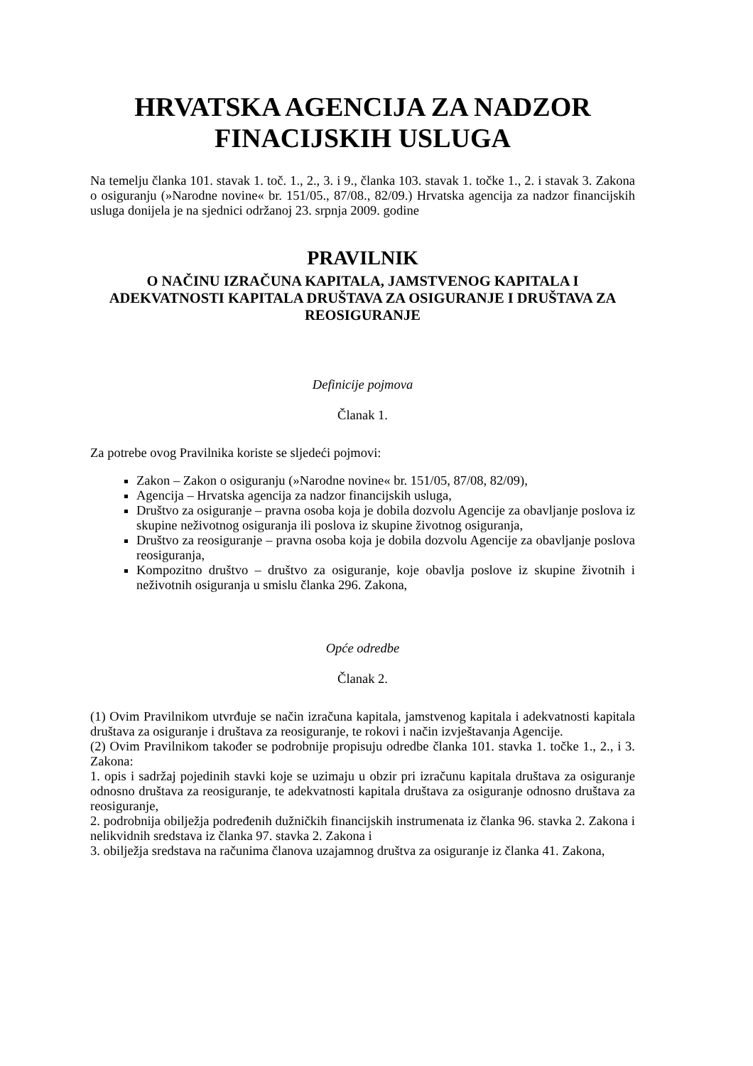HRVATSKA AGENCIJA ZA NADZOR
FINACIJSKIH USLUGA
Na temelju članka 101. stavak 1. toč. 1., 2., 3. i 9., članka 103. stavak 1. točke 1., 2. i stavak 3. Zakona o osiguranju (»Narodne novine« br. 151/05., 87/08., 82/09.) Hrvatska agencija za nadzor financijskih usluga donijela je na sjednici održanoj 23. srpnja 2009. godine
PRAVILNIK
O NAČINU IZRAČUNA KAPITALA, JAMSTVENOG KAPITALA I ADEKVATNOSTI KAPITALA DRUŠTAVA ZA OSIGURANJE I DRUŠTAVA ZA REOSIGURANJE
Definicije pojmova
Članak 1.
Za potrebe ovog Pravilnika koriste se sljedeći pojmovi:
Zakon – Zakon o osiguranju (»Narodne novine« br. 151/05, 87/08, 82/09),
Agencija – Hrvatska agencija za nadzor financijskih usluga,
Društvo za osiguranje – pravna osoba koja je dobila dozvolu Agencije za obavljanje poslova iz skupine neživotnog osiguranja ili poslova iz skupine životnog osiguranja,
Društvo za reosiguranje – pravna osoba koja je dobila dozvolu Agencije za obavljanje poslova reosiguranja,
Kompozitno društvo – društvo za osiguranje, koje obavlja poslove iz skupine životnih i neživotnih osiguranja u smislu članka 296. Zakona,
Opće odredbe
Članak 2.
(1) Ovim Pravilnikom utvrđuje se način izračuna kapitala, jamstvenog kapitala i adekvatnosti kapitala društava za osiguranje i društava za reosiguranje, te rokovi i način izvještavanja Agencije.
(2) Ovim Pravilnikom također se podrobnije propisuju odredbe članka 101. stavka 1. točke 1., 2., i 3. Zakona:
1. opis i sadržaj pojedinih stavki koje se uzimaju u obzir pri izračunu kapitala društava za osiguranje odnosno društava za reosiguranje, te adekvatnosti kapitala društava za osiguranje odnosno društava za reosiguranje,
2. podrobnija obilježja podređenih dužničkih financijskih instrumenata iz članka 96. stavka 2. Zakona i nelikvidnih sredstava iz članka 97. stavka 2. Zakona i
3. obilježja sredstava na računima članova uzajamnog društva za osiguranje iz članka 41. Zakona,